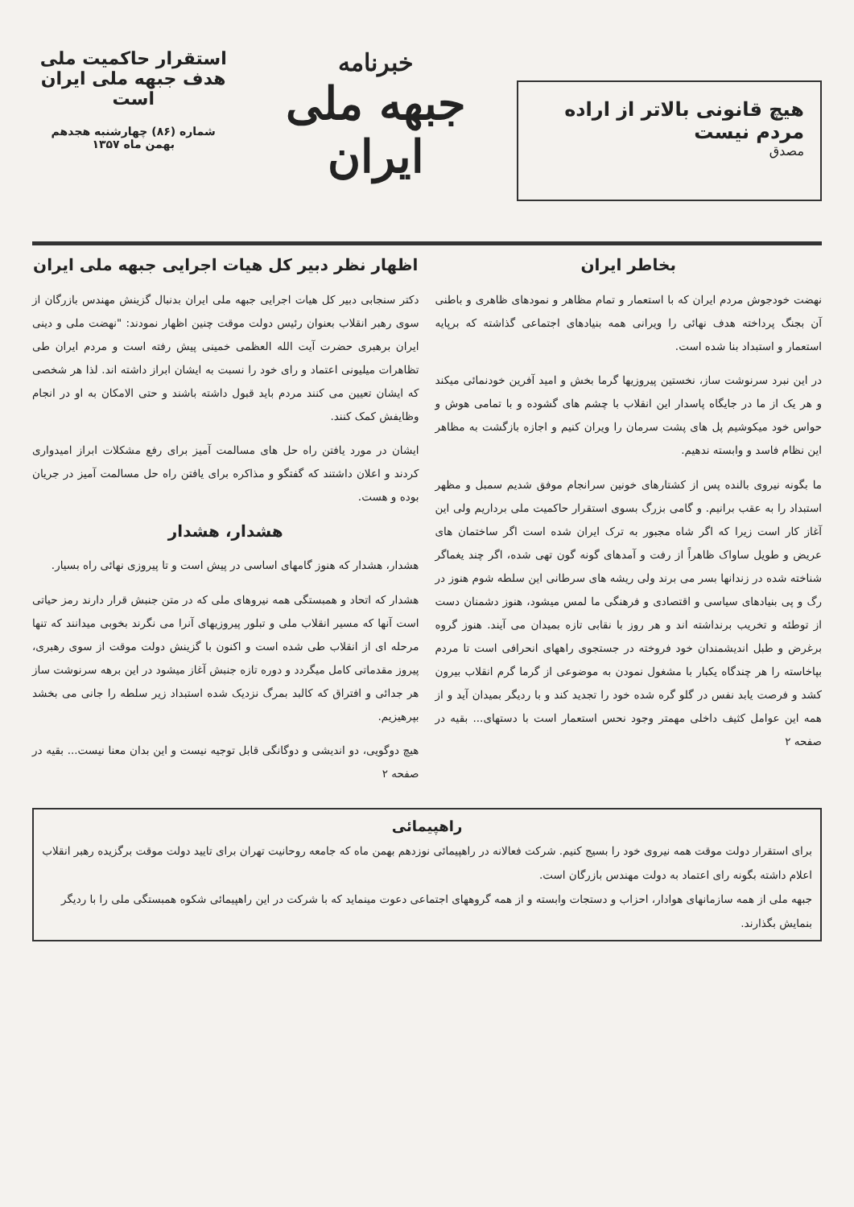هیچ قانونی بالاتر از اراده مردم نیست
مصدق
خبرنامه
جبهه ملی ایران
استقرار حاکمیت ملی
هدف جبهه ملی ایران است
شماره (۸۶) چهارشنبه هجدهم
بهمن ماه ۱۳۵۷
بخاطر ایران
نهضت خودجوش مردم ایران که با استعمار و تمام مظاهر و نمودهای ظاهری و باطنی آن بجنگ پرداخته هدف نهائی را ویرانی همه بنیادهای اجتماعی گذاشته که برپایه استعمار و استبداد بنا شده است.
در این نبرد سرنوشت ساز، نخستین پیروزیها گرما بخش و امید آفرین خودنمائی میکند و هر یک از ما در جایگاه پاسدار این انقلاب با چشم های گشوده و با تمامی هوش و حواس خود میکوشیم پل های پشت سرمان را ویران کنیم و اجازه بازگشت به مظاهر این نظام فاسد و وابسته ندهیم.
ما بگونه نیروی بالنده پس از کشتارهای خونین سرانجام موفق شدیم سمبل و مظهر استبداد را به عقب برانیم. و گامی بزرگ بسوی استقرار حاکمیت ملی برداریم ولی این آغاز کار است زیرا که اگر شاه مجبور به ترک ایران شده است اگر ساختمان های عریض و طویل ساواک ظاهراً از رفت و آمدهای گونه گون تهی شده، اگر چند یغماگر شناخته شده در زندانها بسر می برند ولی ریشه های سرطانی این سلطه شوم هنوز در رگ و پی بنیادهای سیاسی و اقتصادی و فرهنگی ما لمس میشود، هنوز دشمنان دست از توطئه و تخریب برنداشته اند و هر روز با نقابی تازه بمیدان می آیند. هنوز گروه برغرض و طبل اندیشمندان خود فروخته در جستجوی راههای انحرافی است تا مردم بپاخاسته را هر چندگاه یکبار با مشغول نمودن به موضوعی از گرما گرم انقلاب بیرون کشد و فرصت یابد نفس در گلو گره شده خود را تجدید کند و با ردیگر بمیدان آید و از همه این عوامل کثیف داخلی مهمتر وجود نحس استعمار است با دستهای... بقیه در صفحه ۲
اظهار نظر دبیر کل هیات اجرایی جبهه ملی ایران
دکتر سنجابی دبیر کل هیات اجرایی جبهه ملی ایران بدنبال گزینش مهندس بازرگان از سوی رهبر انقلاب بعنوان رئیس دولت موقت چنین اظهار نمودند: "نهضت ملی و دینی ایران برهبری حضرت آیت الله العظمی خمینی پیش رفته است و مردم ایران طی تظاهرات میلیونی اعتماد و رای خود را نسبت به ایشان ابراز داشته اند. لذا هر شخصی که ایشان تعیین می کنند مردم باید قبول داشته باشند و حتی الامکان به او در انجام وظایفش کمک کنند.
ایشان در مورد یافتن راه حل های مسالمت آمیز برای رفع مشکلات ابراز امیدواری کردند و اعلان داشتند که گفتگو و مذاکره برای یافتن راه حل مسالمت آمیز در جریان بوده و هست.
هشدار، هشدار
هشدار، هشدار که هنوز گامهای اساسی در پیش است و تا پیروزی نهائی راه بسیار.
هشدار که اتحاد و همبستگی همه نیروهای ملی که در متن جنبش قرار دارند رمز حیاتی است آنها که مسیر انقلاب ملی و تبلور پیروزیهای آنرا می نگرند بخوبی میدانند که تنها مرحله ای از انقلاب طی شده است و اکنون با گزینش دولت موقت از سوی رهبری، پیروز مقدماتی کامل میگردد و دوره تازه جنبش آغاز میشود در این برهه سرنوشت ساز هر جدائی و افتراق که کالبد بمرگ نزدیک شده استبداد زیر سلطه را جانی می بخشد بپرهیزیم.
هیچ دوگویی، دو اندیشی و دوگانگی قابل توجیه نیست و این بدان معنا نیست... بقیه در صفحه ۲
راهپیمائی
برای استقرار دولت موقت همه نیروی خود را بسیج کنیم. شرکت فعالانه در راهپیمائی نوزدهم بهمن ماه که جامعه روحانیت تهران برای تایید دولت موقت برگزیده رهبر انقلاب اعلام داشته بگونه رای اعتماد به دولت مهندس بازرگان است.
جبهه ملی از همه سازمانهای هوادار، احزاب و دستجات وابسته و از همه گروههای اجتماعی دعوت مینماید که با شرکت در این راهپیمائی شکوه همبستگی ملی را با ردیگر بنمایش بگذارند.